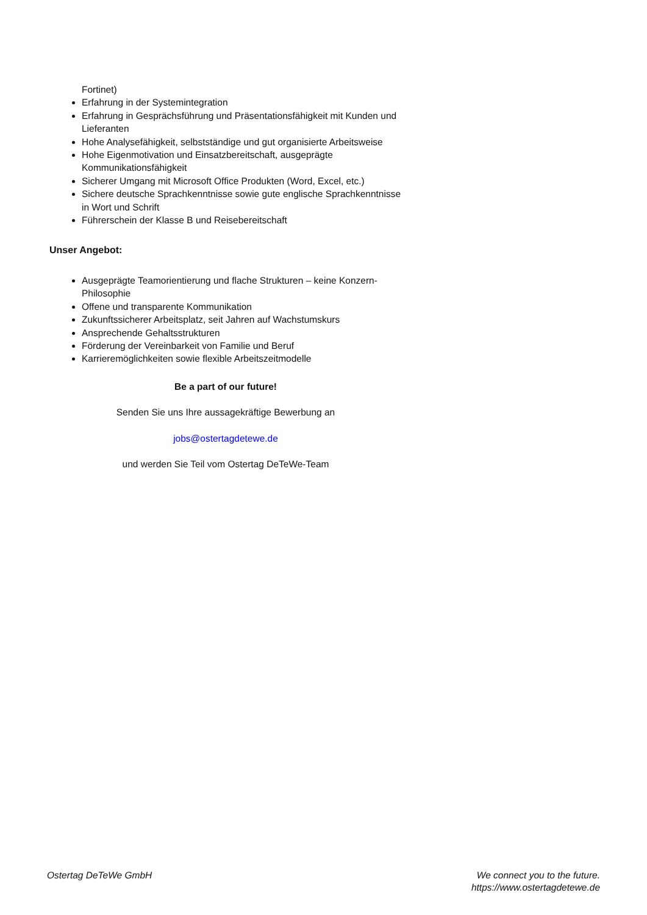Fortinet)
Erfahrung in der Systemintegration
Erfahrung in Gesprächsführung und Präsentationsfähigkeit mit Kunden und Lieferanten
Hohe Analysefähigkeit, selbstständige und gut organisierte Arbeitsweise
Hohe Eigenmotivation und Einsatzbereitschaft, ausgeprägte Kommunikationsfähigkeit
Sicherer Umgang mit Microsoft Office Produkten (Word, Excel, etc.)
Sichere deutsche Sprachkenntnisse sowie gute englische Sprachkenntnisse in Wort und Schrift
Führerschein der Klasse B und Reisebereitschaft
Unser Angebot:
Ausgeprägte Teamorientierung und flache Strukturen – keine Konzern-Philosophie
Offene und transparente Kommunikation
Zukunftssicherer Arbeitsplatz, seit Jahren auf Wachstumskurs
Ansprechende Gehaltsstrukturen
Förderung der Vereinbarkeit von Familie und Beruf
Karrieremöglichkeiten sowie flexible Arbeitszeitmodelle
Be a part of our future!
Senden Sie uns Ihre aussagekräftige Bewerbung an
jobs@ostertagdetewe.de
und werden Sie Teil vom Ostertag DeTeWe-Team
Ostertag DeTeWe GmbH We connect you to the future.
https://www.ostertagdetewe.de